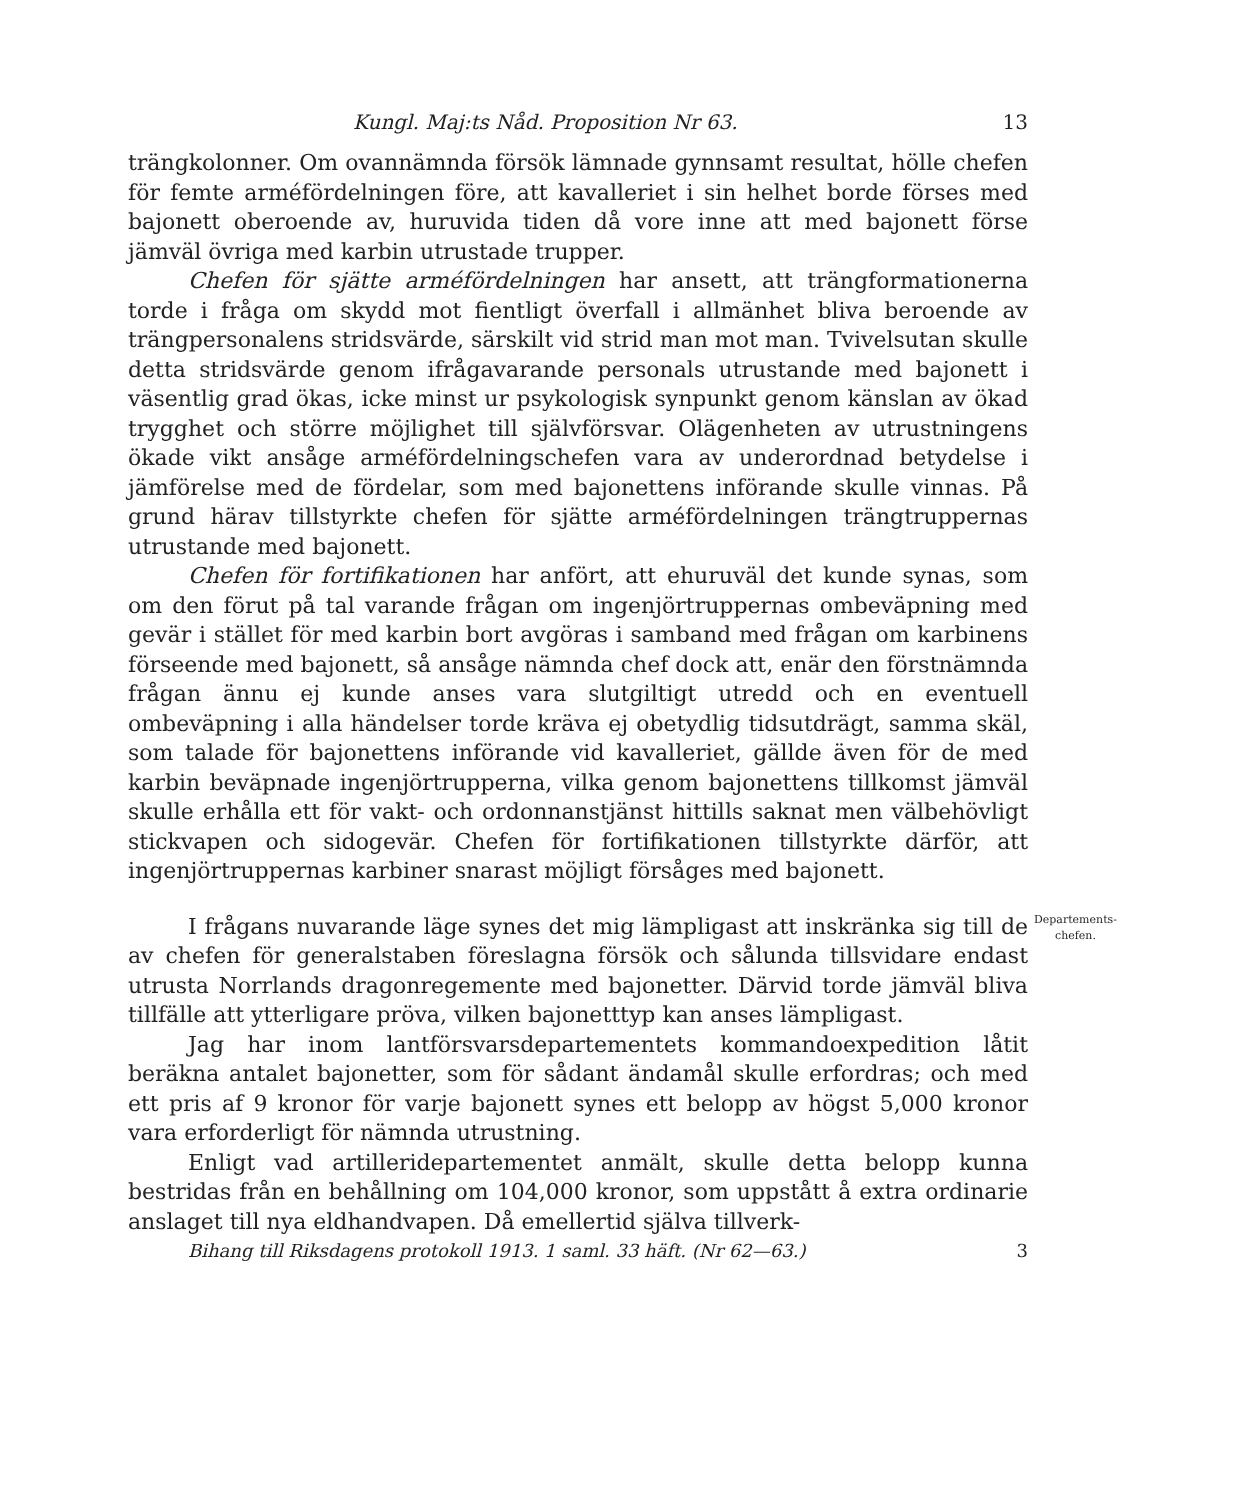Kungl. Maj:ts Nåd. Proposition Nr 63. 13
trängkolonner. Om ovannämnda försök lämnade gynnsamt resultat, hölle chefen för femte arméfördelningen före, att kavalleriet i sin helhet borde förses med bajonett oberoende av, huruvida tiden då vore inne att med bajonett förse jämväl övriga med karbin utrustade trupper.
Chefen för sjätte arméfördelningen har ansett, att trängformationerna torde i fråga om skydd mot fientligt överfall i allmänhet bliva beroende av trängpersonalens stridsvärde, särskilt vid strid man mot man. Tvivelsutan skulle detta stridsvärde genom ifrågavarande personals utrustande med bajonett i väsentlig grad ökas, icke minst ur psykologisk synpunkt genom känslan av ökad trygghet och större möjlighet till självförsvar. Olägenheten av utrustningens ökade vikt ansåge arméfördelningschefen vara av underordnad betydelse i jämförelse med de fördelar, som med bajonettens införande skulle vinnas. På grund härav tillstyrkte chefen för sjätte arméfördelningen trängtruppernas utrustande med bajonett.
Chefen för fortifikationen har anfört, att ehuruväl det kunde synas, som om den förut på tal varande frågan om ingenjörtruppernas ombeväpning med gevär i stället för med karbin bort avgöras i samband med frågan om karbinens förseende med bajonett, så ansåge nämnda chef dock att, enär den förstnämnda frågan ännu ej kunde anses vara slutgiltigt utredd och en eventuell ombeväpning i alla händelser torde kräva ej obetydlig tidsutdrägt, samma skäl, som talade för bajonettens införande vid kavalleriet, gällde även för de med karbin beväpnade ingenjörtrupperna, vilka genom bajonettens tillkomst jämväl skulle erhålla ett för vakt- och ordonnanstjänst hittills saknat men välbehövligt stickvapen och sidogevär. Chefen för fortifikationen tillstyrkte därför, att ingenjörtruppernas karbiner snarast möjligt försåges med bajonett.
I frågans nuvarande läge synes det mig lämpligast att inskränka sig till de av chefen för generalstaben föreslagna försök och sålunda tillsvidare endast utrusta Norrlands dragonregemente med bajonetter. Därvid torde jämväl bliva tillfälle att ytterligare pröva, vilken bajonetttyp kan anses lämpligast.
Departements-
chefen.
Jag har inom lantförsvarsdepartementets kommandoexpedition låtit beräkna antalet bajonetter, som för sådant ändamål skulle erfordras; och med ett pris af 9 kronor för varje bajonett synes ett belopp av högst 5,000 kronor vara erforderligt för nämnda utrustning.
Enligt vad artilleridepartementet anmält, skulle detta belopp kunna bestridas från en behållning om 104,000 kronor, som uppstått å extra ordinarie anslaget till nya eldhandvapen. Då emellertid själva tillverk-
Bihang till Riksdagens protokoll 1913. 1 saml. 33 häft. (Nr 62—63.) 3